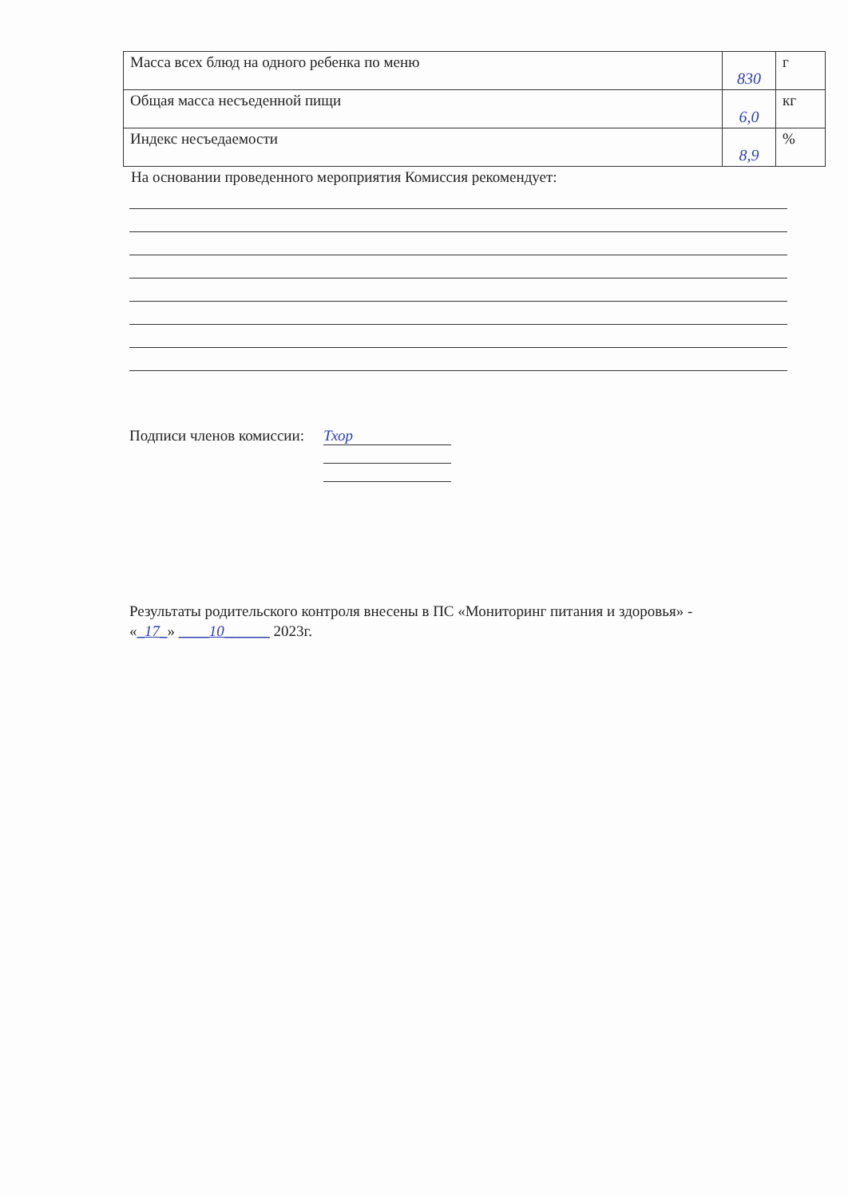| Масса всех блюд на одного ребенка по меню | 830 | г |
| Общая масса несъеденной пищи | 6,0 | кг |
| Индекс несъедаемости | 8,9 | % |
На основании проведенного мероприятия Комиссия рекомендует:
Подписи членов комиссии:
Тхор
Результаты родительского контроля внесены в ПС «Мониторинг питания и здоровья» -
«_17_» ____10______ 2023г.